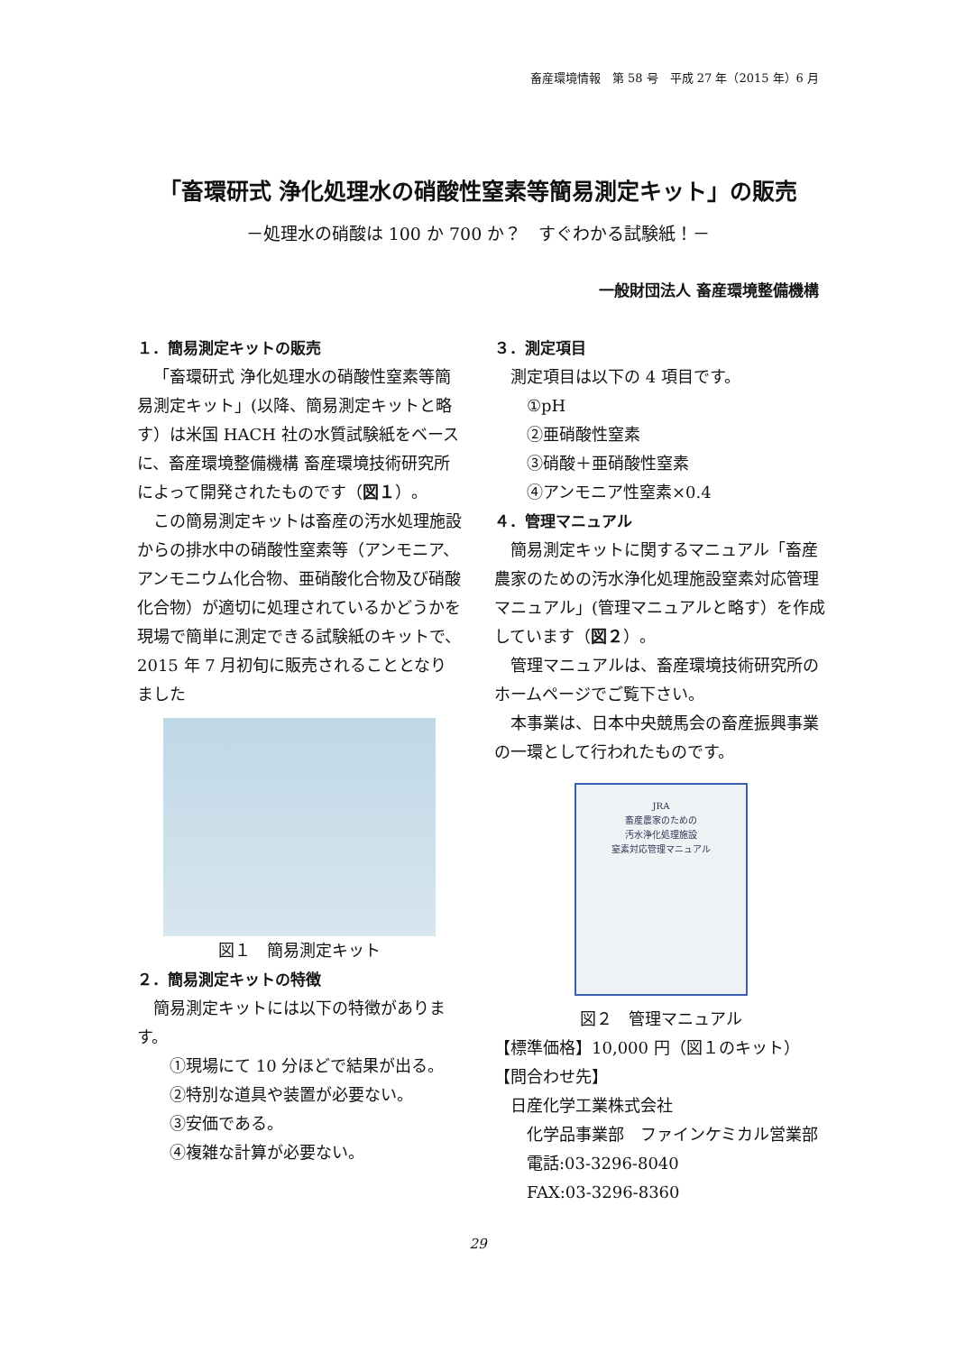畜産環境情報　第 58 号　平成 27 年（2015 年）6 月
「畜環研式 浄化処理水の硝酸性窒素等簡易測定キット」の販売
－処理水の硝酸は 100 か 700 か？　すぐわかる試験紙！－
一般財団法人 畜産環境整備機構
１．簡易測定キットの販売
「畜環研式 浄化処理水の硝酸性窒素等簡易測定キット」(以降、簡易測定キットと略す）は米国 HACH 社の水質試験紙をベースに、畜産環境整備機構 畜産環境技術研究所によって開発されたものです（図１）。
この簡易測定キットは畜産の汚水処理施設からの排水中の硝酸性窒素等（アンモニア、アンモニウム化合物、亜硝酸化合物及び硝酸化合物）が適切に処理されているかどうかを現場で簡単に測定できる試験紙のキットで、2015 年 7 月初旬に販売されることとなりました
図１　簡易測定キット
２．簡易測定キットの特徴
簡易測定キットには以下の特徴があります。
①現場にて 10 分ほどで結果が出る。
②特別な道具や装置が必要ない。
③安価である。
④複雑な計算が必要ない。
３．測定項目
測定項目は以下の 4 項目です。
①pH
②亜硝酸性窒素
③硝酸＋亜硝酸性窒素
④アンモニア性窒素×0.4
４．管理マニュアル
簡易測定キットに関するマニュアル「畜産農家のための汚水浄化処理施設窒素対応管理マニュアル」(管理マニュアルと略す）を作成しています（図２）。
管理マニュアルは、畜産環境技術研究所のホームページでご覧下さい。
本事業は、日本中央競馬会の畜産振興事業の一環として行われたものです。
JRA
畜産農家のための
汚水浄化処理施設
窒素対応管理マニュアル
図２　管理マニュアル
【標準価格】10,000 円（図１のキット）
【問合わせ先】
日産化学工業株式会社
化学品事業部　ファインケミカル営業部
電話:03-3296-8040
FAX:03-3296-8360
29